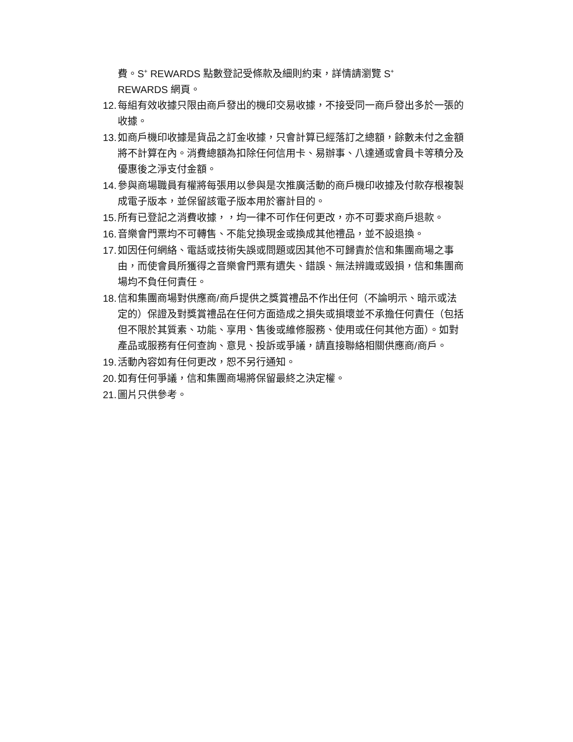費。S<sup>+</sup> REWARDS 點數登記受條款及細則約束，詳情請瀏覽 S<sup>+</sup>
REWARDS 網頁。
12. 每組有效收據只限由商戶發出的機印交易收據，不接受同一商戶發出多於一張的收據。
13. 如商戶機印收據是貨品之訂金收據，只會計算已經落訂之總額，餘數未付之金額將不計算在內。消費總額為扣除任何信用卡、易辦事、八達通或會員卡等積分及優惠後之淨支付金額。
14. 參與商場職員有權將每張用以參與是次推廣活動的商戶機印收據及付款存根複製成電子版本，並保留該電子版本用於審計目的。
15. 所有已登記之消費收據，，均一律不可作任何更改，亦不可要求商戶退款。
16. 音樂會門票均不可轉售、不能兌換現金或換成其他禮品，並不設退換。
17. 如因任何網絡、電話或技術失誤或問題或因其他不可歸責於信和集團商場之事由，而使會員所獲得之音樂會門票有遺失、錯誤、無法辨識或毀損，信和集團商場均不負任何責任。
18. 信和集團商場對供應商/商戶提供之獎賞禮品不作出任何（不論明示、暗示或法定的）保證及對獎賞禮品在任何方面造成之損失或損壞並不承擔任何責任（包括但不限於其質素、功能、享用、售後或維修服務、使用或任何其他方面）。如對產品或服務有任何查詢、意見、投訴或爭議，請直接聯絡相關供應商/商戶。
19. 活動內容如有任何更改，恕不另行通知。
20. 如有任何爭議，信和集團商場將保留最終之決定權。
21. 圖片只供參考。